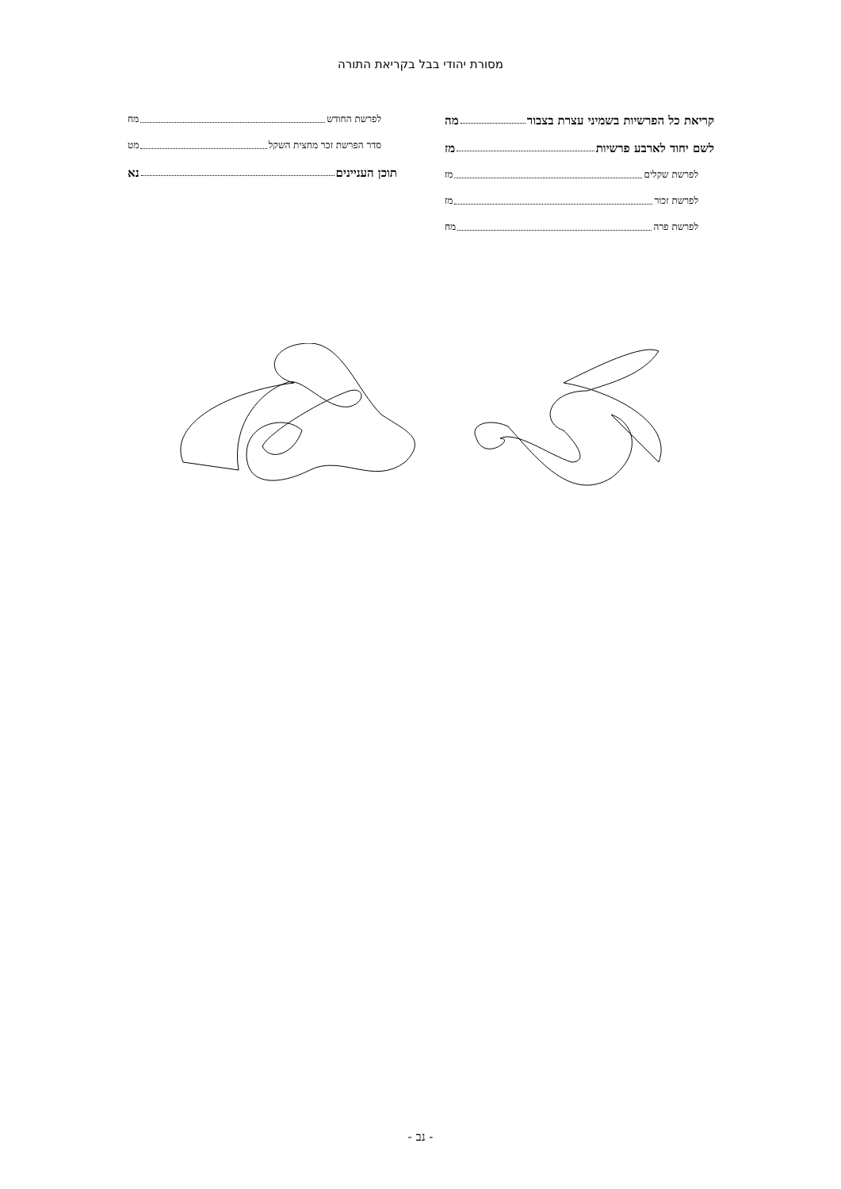מסורת יהודי בבל בקריאת התורה
קריאת כל הפרשיות בשמיני עצרת בצבור מה
לשם יחוד לארבע פרשיות מז
לפרשת שקלים מז
לפרשת זכור מז
לפרשת פרה מח
לפרשת החודש מח
סדר הפרשת זכר מחצית השקל מט
תוכן העניינים נא
- נב -